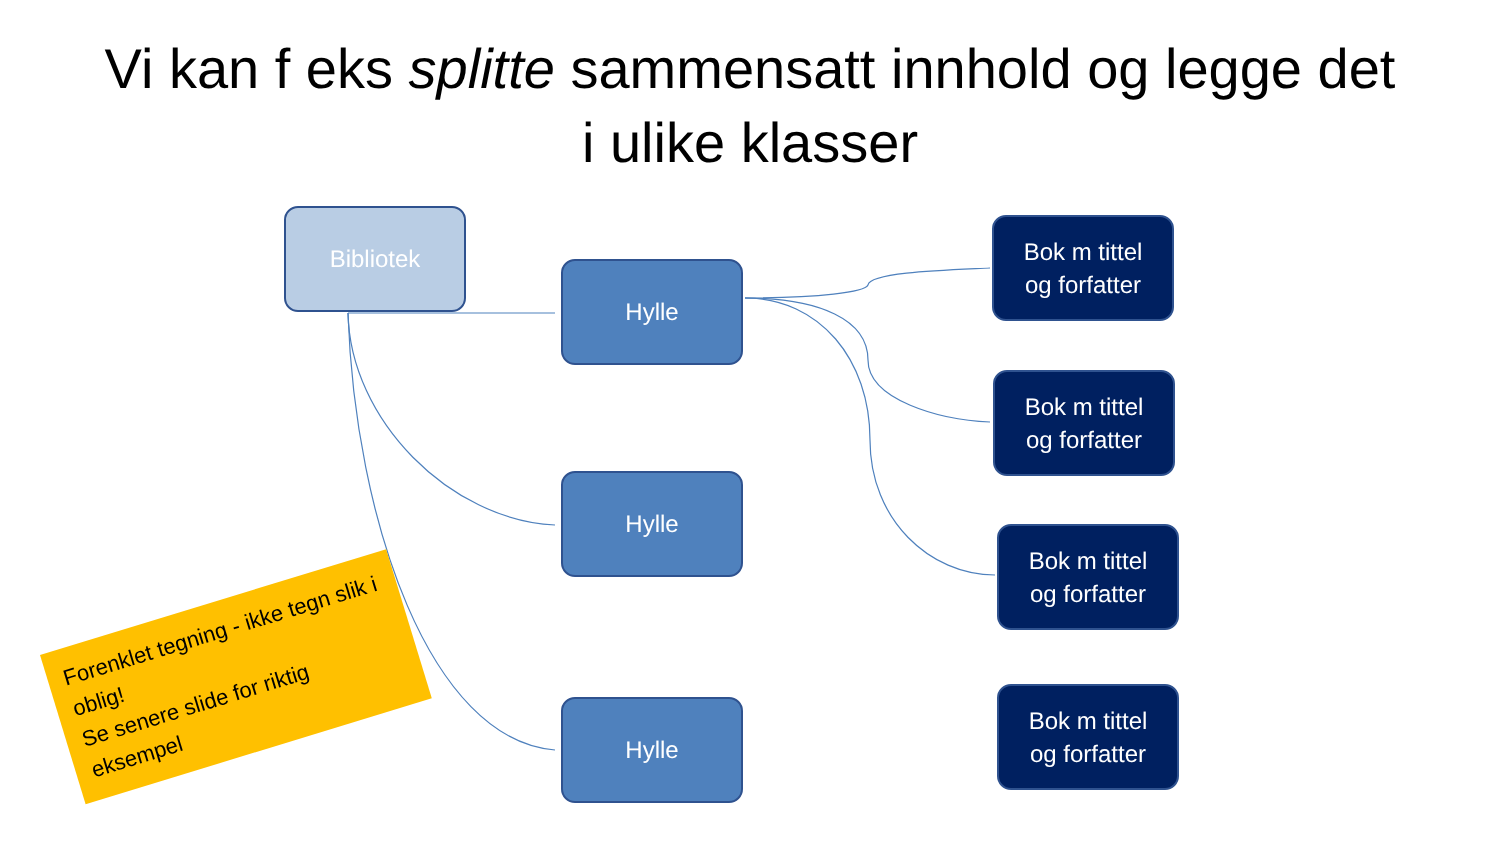Vi kan f eks splitte sammensatt innhold og legge det
i ulike klasser
Bibliotek
Hylle
Hylle
Hylle
Bok m tittel
og forfatter
Bok m tittel
og forfatter
Bok m tittel
og forfatter
Bok m tittel
og forfatter
Forenklet tegning - ikke tegn slik i oblig!
Se senere slide for riktig eksempel